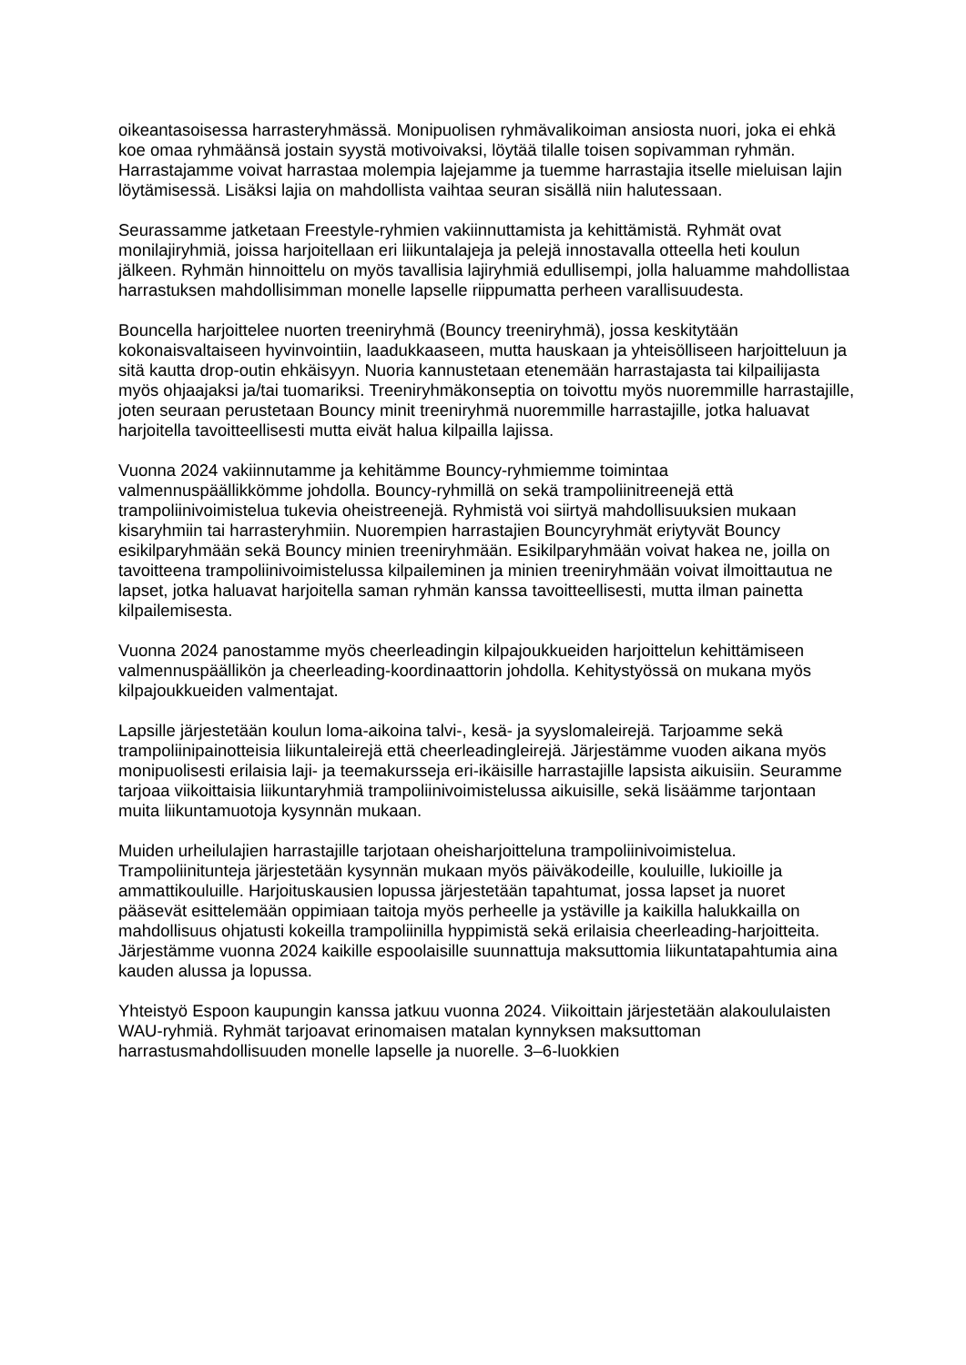oikeantasoisessa harrasteryhmässä. Monipuolisen ryhmävalikoiman ansiosta nuori, joka ei ehkä koe omaa ryhmäänsä jostain syystä motivoivaksi, löytää tilalle toisen sopivamman ryhmän. Harrastajamme voivat harrastaa molempia lajejamme ja tuemme harrastajia itselle mieluisan lajin löytämisessä. Lisäksi lajia on mahdollista vaihtaa seuran sisällä niin halutessaan.
Seurassamme jatketaan Freestyle-ryhmien vakiinnuttamista ja kehittämistä. Ryhmät ovat monilajiryhmiä, joissa harjoitellaan eri liikuntalajeja ja pelejä innostavalla otteella heti koulun jälkeen. Ryhmän hinnoittelu on myös tavallisia lajiryhmiä edullisempi, jolla haluamme mahdollistaa harrastuksen mahdollisimman monelle lapselle riippumatta perheen varallisuudesta.
Bouncella harjoittelee nuorten treeniryhmä (Bouncy treeniryhmä), jossa keskitytään kokonaisvaltaiseen hyvinvointiin, laadukkaaseen, mutta hauskaan ja yhteisölliseen harjoitteluun ja sitä kautta drop-outin ehkäisyyn. Nuoria kannustetaan etenemään harrastajasta tai kilpailijasta myös ohjaajaksi ja/tai tuomariksi. Treeniryhmäkonseptia on toivottu myös nuoremmille harrastajille, joten seuraan perustetaan Bouncy minit treeniryhmä nuoremmille harrastajille, jotka haluavat harjoitella tavoitteellisesti mutta eivät halua kilpailla lajissa.
Vuonna 2024 vakiinnutamme ja kehitämme Bouncy-ryhmiemme toimintaa valmennuspäällikkömme johdolla. Bouncy-ryhmillä on sekä trampoliinitreenejä että trampoliinivoimistelua tukevia oheistreenejä. Ryhmistä voi siirtyä mahdollisuuksien mukaan kisaryhmiin tai harrasteryhmiin. Nuorempien harrastajien Bouncyryhmät eriytyvät Bouncy esikilparyhmään sekä Bouncy minien treeniryhmään. Esikilparyhmään voivat hakea ne, joilla on tavoitteena trampoliinivoimistelussa kilpaileminen ja minien treeniryhmään voivat ilmoittautua ne lapset, jotka haluavat harjoitella saman ryhmän kanssa tavoitteellisesti, mutta ilman painetta kilpailemisesta.
Vuonna 2024 panostamme myös cheerleadingin kilpajoukkueiden harjoittelun kehittämiseen valmennuspäällikön ja cheerleading-koordinaattorin johdolla. Kehitystyössä on mukana myös kilpajoukkueiden valmentajat.
Lapsille järjestetään koulun loma-aikoina talvi-, kesä- ja syyslomaleirejä. Tarjoamme sekä trampoliinipainotteisia liikuntaleirejä että cheerleadingleirejä. Järjestämme vuoden aikana myös monipuolisesti erilaisia laji- ja teemakursseja eri-ikäisille harrastajille lapsista aikuisiin. Seuramme tarjoaa viikoittaisia liikuntaryhmiä trampoliinivoimistelussa aikuisille, sekä lisäämme tarjontaan muita liikuntamuotoja kysynnän mukaan.
Muiden urheilulajien harrastajille tarjotaan oheisharjoitteluna trampoliinivoimistelua. Trampoliinitunteja järjestetään kysynnän mukaan myös päiväkodeille, kouluille, lukioille ja ammattikouluille. Harjoituskausien lopussa järjestetään tapahtumat, jossa lapset ja nuoret pääsevät esittelemään oppimiaan taitoja myös perheelle ja ystäville ja kaikilla halukkailla on mahdollisuus ohjatusti kokeilla trampoliinilla hyppimistä sekä erilaisia cheerleading-harjoitteita. Järjestämme vuonna 2024 kaikille espoolaisille suunnattuja maksuttomia liikuntatapahtumia aina kauden alussa ja lopussa.
Yhteistyö Espoon kaupungin kanssa jatkuu vuonna 2024. Viikoittain järjestetään alakoululaisten WAU-ryhmiä. Ryhmät tarjoavat erinomaisen matalan kynnyksen maksuttoman harrastusmahdollisuuden monelle lapselle ja nuorelle. 3–6-luokkien